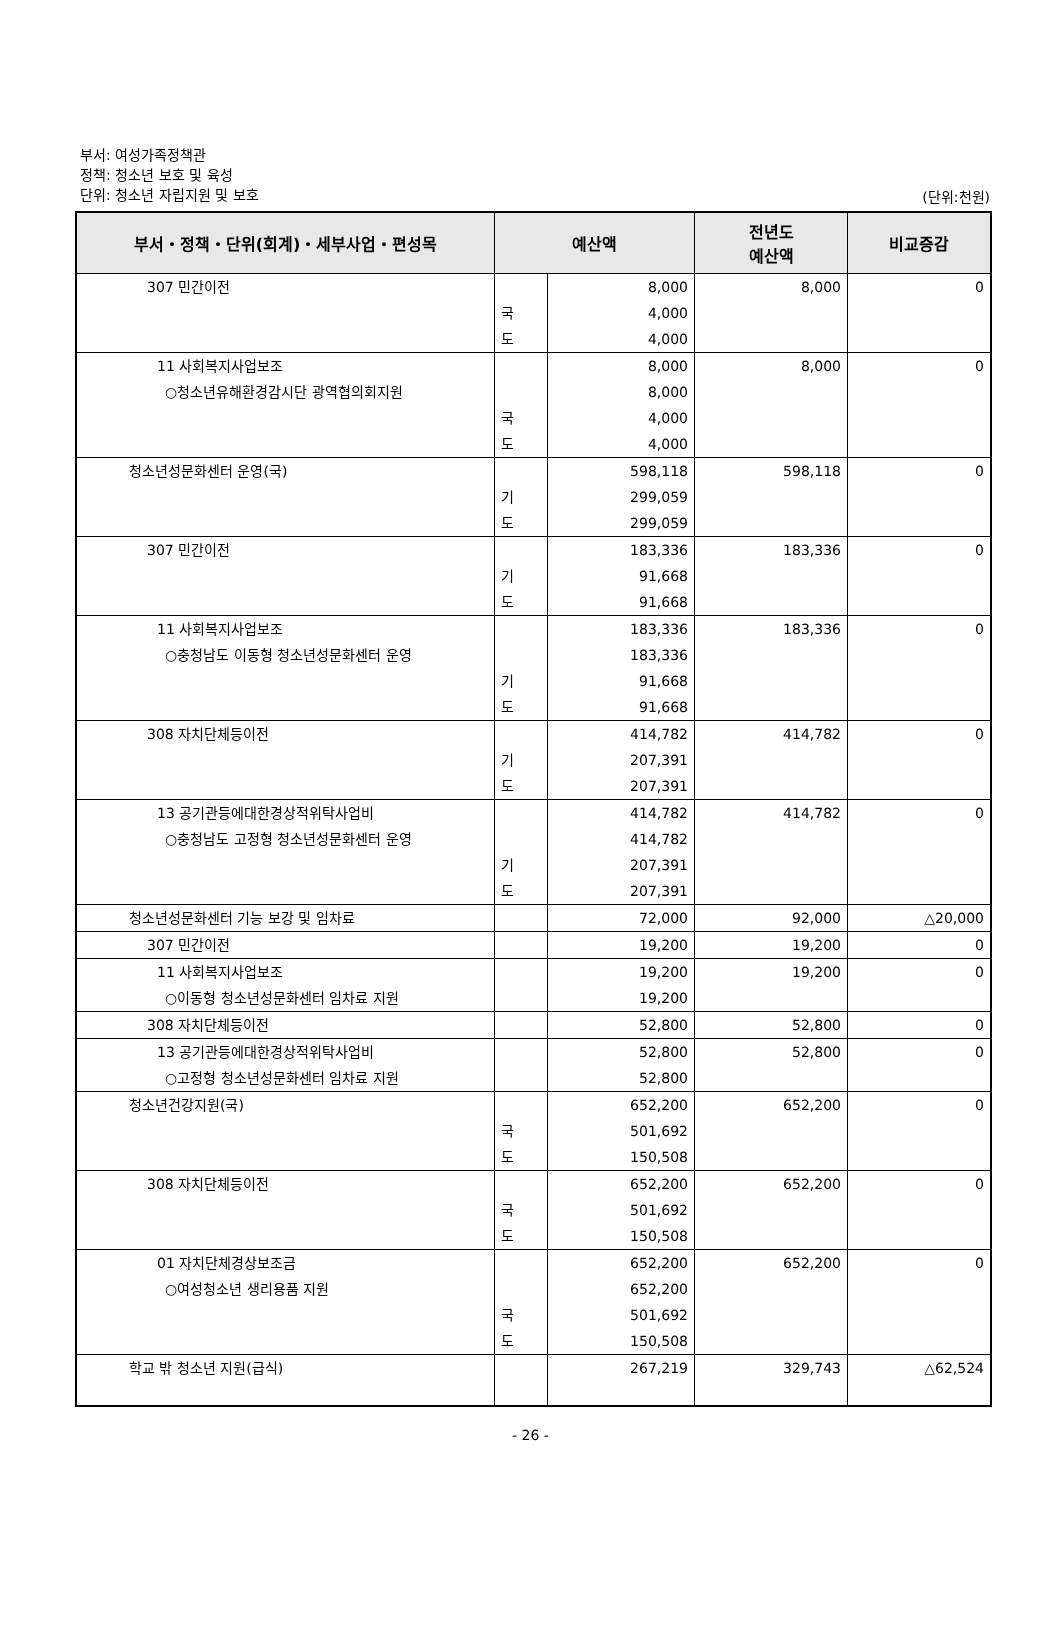부서: 여성가족정책관
정책: 청소년 보호 및 육성
단위: 청소년 자립지원 및 보호
(단위:천원)
| 부서・정책・단위(회계)・세부사업・편성목 | 예산액 | | 전년도 예산액 | 비교증감 |
| --- | --- | --- | --- | --- |
| 307 민간이전 | | 8,000 | 8,000 | 0 |
| | 국 | 4,000 | | |
| | 도 | 4,000 | | |
| 11 사회복지사업보조 | | 8,000 | 8,000 | 0 |
| ○청소년유해환경감시단 광역협의회지원 | | 8,000 | | |
| | 국 | 4,000 | | |
| | 도 | 4,000 | | |
| 청소년성문화센터 운영(국) | | 598,118 | 598,118 | 0 |
| | 기 | 299,059 | | |
| | 도 | 299,059 | | |
| 307 민간이전 | | 183,336 | 183,336 | 0 |
| | 기 | 91,668 | | |
| | 도 | 91,668 | | |
| 11 사회복지사업보조 | | 183,336 | 183,336 | 0 |
| ○충청남도 이동형 청소년성문화센터 운영 | | 183,336 | | |
| | 기 | 91,668 | | |
| | 도 | 91,668 | | |
| 308 자치단체등이전 | | 414,782 | 414,782 | 0 |
| | 기 | 207,391 | | |
| | 도 | 207,391 | | |
| 13 공기관등에대한경상적위탁사업비 | | 414,782 | 414,782 | 0 |
| ○충청남도 고정형 청소년성문화센터 운영 | | 414,782 | | |
| | 기 | 207,391 | | |
| | 도 | 207,391 | | |
| 청소년성문화센터 기능 보강 및 임차료 | | 72,000 | 92,000 | △20,000 |
| 307 민간이전 | | 19,200 | 19,200 | 0 |
| 11 사회복지사업보조 | | 19,200 | 19,200 | 0 |
| ○이동형 청소년성문화센터 임차료 지원 | | 19,200 | | |
| 308 자치단체등이전 | | 52,800 | 52,800 | 0 |
| 13 공기관등에대한경상적위탁사업비 | | 52,800 | 52,800 | 0 |
| ○고정형 청소년성문화센터 임차료 지원 | | 52,800 | | |
| 청소년건강지원(국) | | 652,200 | 652,200 | 0 |
| | 국 | 501,692 | | |
| | 도 | 150,508 | | |
| 308 자치단체등이전 | | 652,200 | 652,200 | 0 |
| | 국 | 501,692 | | |
| | 도 | 150,508 | | |
| 01 자치단체경상보조금 | | 652,200 | 652,200 | 0 |
| ○여성청소년 생리용품 지원 | | 652,200 | | |
| | 국 | 501,692 | | |
| | 도 | 150,508 | | |
| 학교 밖 청소년 지원(급식) | | 267,219 | 329,743 | △62,524 |
- 26 -